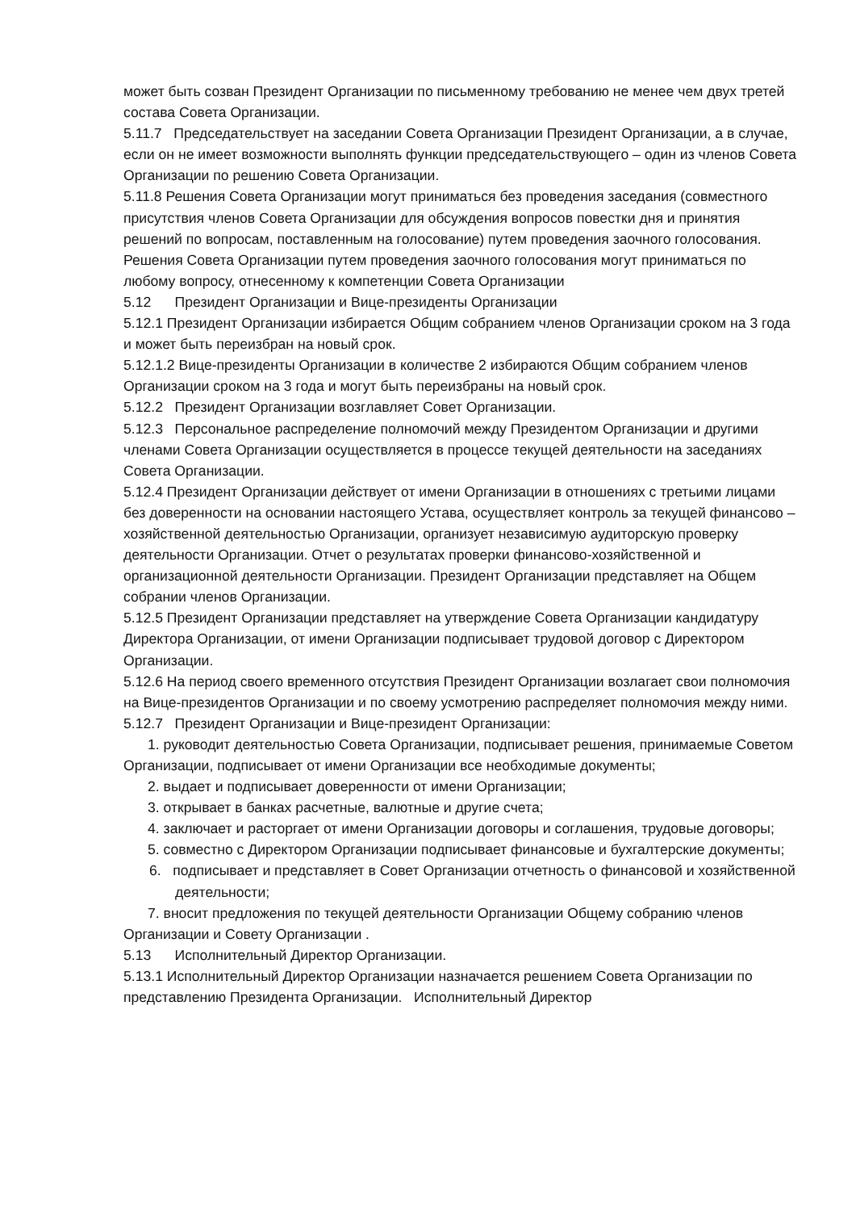может быть созван Президент Организации по письменному требованию не менее чем двух третей состава Совета Организации.
5.11.7 Председательствует на заседании Совета Организации Президент Организации, а в случае, если он не имеет возможности выполнять функции председательствующего – один из членов Совета Организации по решению Совета Организации.
5.11.8 Решения Совета Организации могут приниматься без проведения заседания (совместного присутствия членов Совета Организации для обсуждения вопросов повестки дня и принятия решений по вопросам, поставленным на голосование) путем проведения заочного голосования. Решения Совета Организации путем проведения заочного голосования могут приниматься по любому вопросу, отнесенному к компетенции Совета Организации
5.12 Президент Организации и Вице-президенты Организации
5.12.1 Президент Организации избирается Общим собранием членов Организации сроком на 3 года и может быть переизбран на новый срок.
5.12.1.2 Вице-президенты Организации в количестве 2 избираются Общим собранием членов Организации сроком на 3 года и могут быть переизбраны на новый срок.
5.12.2 Президент Организации возглавляет Совет Организации.
5.12.3 Персональное распределение полномочий между Президентом Организации и другими членами Совета Организации осуществляется в процессе текущей деятельности на заседаниях Совета Организации.
5.12.4 Президент Организации действует от имени Организации в отношениях с третьими лицами без доверенности на основании настоящего Устава, осуществляет контроль за текущей финансово – хозяйственной деятельностью Организации, организует независимую аудиторскую проверку деятельности Организации. Отчет о результатах проверки финансово-хозяйственной и организационной деятельности Организации. Президент Организации представляет на Общем собрании членов Организации.
5.12.5 Президент Организации представляет на утверждение Совета Организации кандидатуру Директора Организации, от имени Организации подписывает трудовой договор с Директором Организации.
5.12.6 На период своего временного отсутствия Президент Организации возлагает свои полномочия на Вице-президентов Организации и по своему усмотрению распределяет полномочия между ними.
5.12.7 Президент Организации и Вице-президент Организации:
1. руководит деятельностью Совета Организации, подписывает решения, принимаемые Советом Организации, подписывает от имени Организации все необходимые документы;
2. выдает и подписывает доверенности от имени Организации;
3. открывает в банках расчетные, валютные и другие счета;
4. заключает и расторгает от имени Организации договоры и соглашения, трудовые договоры;
5. совместно с Директором Организации подписывает финансовые и бухгалтерские документы;
6. подписывает и представляет в Совет Организации отчетность о финансовой и хозяйственной деятельности;
7. вносит предложения по текущей деятельности Организации Общему собранию членов Организации и Совету Организации .
5.13 Исполнительный Директор Организации.
5.13.1 Исполнительный Директор Организации назначается решением Совета Организации по представлению Президента Организации. Исполнительный Директор